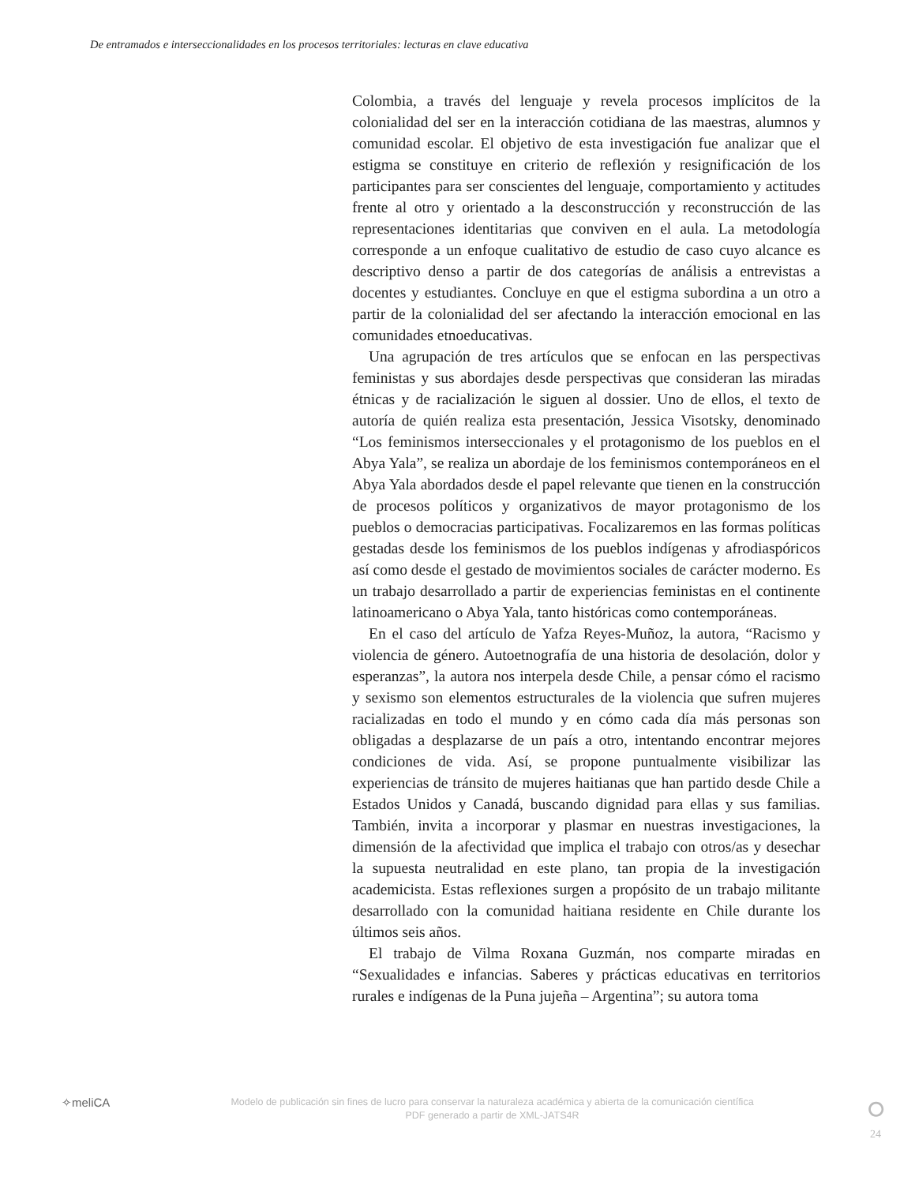De entramados e interseccionalidades en los procesos territoriales: lecturas en clave educativa
Colombia, a través del lenguaje y revela procesos implícitos de la colonialidad del ser en la interacción cotidiana de las maestras, alumnos y comunidad escolar. El objetivo de esta investigación fue analizar que el estigma se constituye en criterio de reflexión y resignificación de los participantes para ser conscientes del lenguaje, comportamiento y actitudes frente al otro y orientado a la desconstrucción y reconstrucción de las representaciones identitarias que conviven en el aula. La metodología corresponde a un enfoque cualitativo de estudio de caso cuyo alcance es descriptivo denso a partir de dos categorías de análisis a entrevistas a docentes y estudiantes. Concluye en que el estigma subordina a un otro a partir de la colonialidad del ser afectando la interacción emocional en las comunidades etnoeducativas.
Una agrupación de tres artículos que se enfocan en las perspectivas feministas y sus abordajes desde perspectivas que consideran las miradas étnicas y de racialización le siguen al dossier. Uno de ellos, el texto de autoría de quién realiza esta presentación, Jessica Visotsky, denominado “Los feminismos interseccionales y el protagonismo de los pueblos en el Abya Yala”, se realiza un abordaje de los feminismos contemporáneos en el Abya Yala abordados desde el papel relevante que tienen en la construcción de procesos políticos y organizativos de mayor protagonismo de los pueblos o democracias participativas. Focalizaremos en las formas políticas gestadas desde los feminismos de los pueblos indígenas y afrodiaspóricos así como desde el gestado de movimientos sociales de carácter moderno. Es un trabajo desarrollado a partir de experiencias feministas en el continente latinoamericano o Abya Yala, tanto históricas como contemporáneas.
En el caso del artículo de Yafza Reyes-Muñoz, la autora, “Racismo y violencia de género. Autoetnografía de una historia de desolación, dolor y esperanzas”, la autora nos interpela desde Chile, a pensar cómo el racismo y sexismo son elementos estructurales de la violencia que sufren mujeres racializadas en todo el mundo y en cómo cada día más personas son obligadas a desplazarse de un país a otro, intentando encontrar mejores condiciones de vida. Así, se propone puntualmente visibilizar las experiencias de tránsito de mujeres haitianas que han partido desde Chile a Estados Unidos y Canadá, buscando dignidad para ellas y sus familias. También, invita a incorporar y plasmar en nuestras investigaciones, la dimensión de la afectividad que implica el trabajo con otros/as y desechar la supuesta neutralidad en este plano, tan propia de la investigación academicista. Estas reflexiones surgen a propósito de un trabajo militante desarrollado con la comunidad haitiana residente en Chile durante los últimos seis años.
El trabajo de Vilma Roxana Guzmán, nos comparte miradas en “Sexualidades e infancias. Saberes y prácticas educativas en territorios rurales e indígenas de la Puna jujeña – Argentina”; su autora toma
✧meliCA
Modelo de publicación sin fines de lucro para conservar la naturaleza académica y abierta de la comunicación científica
PDF generado a partir de XML-JATS4R
⭘
24